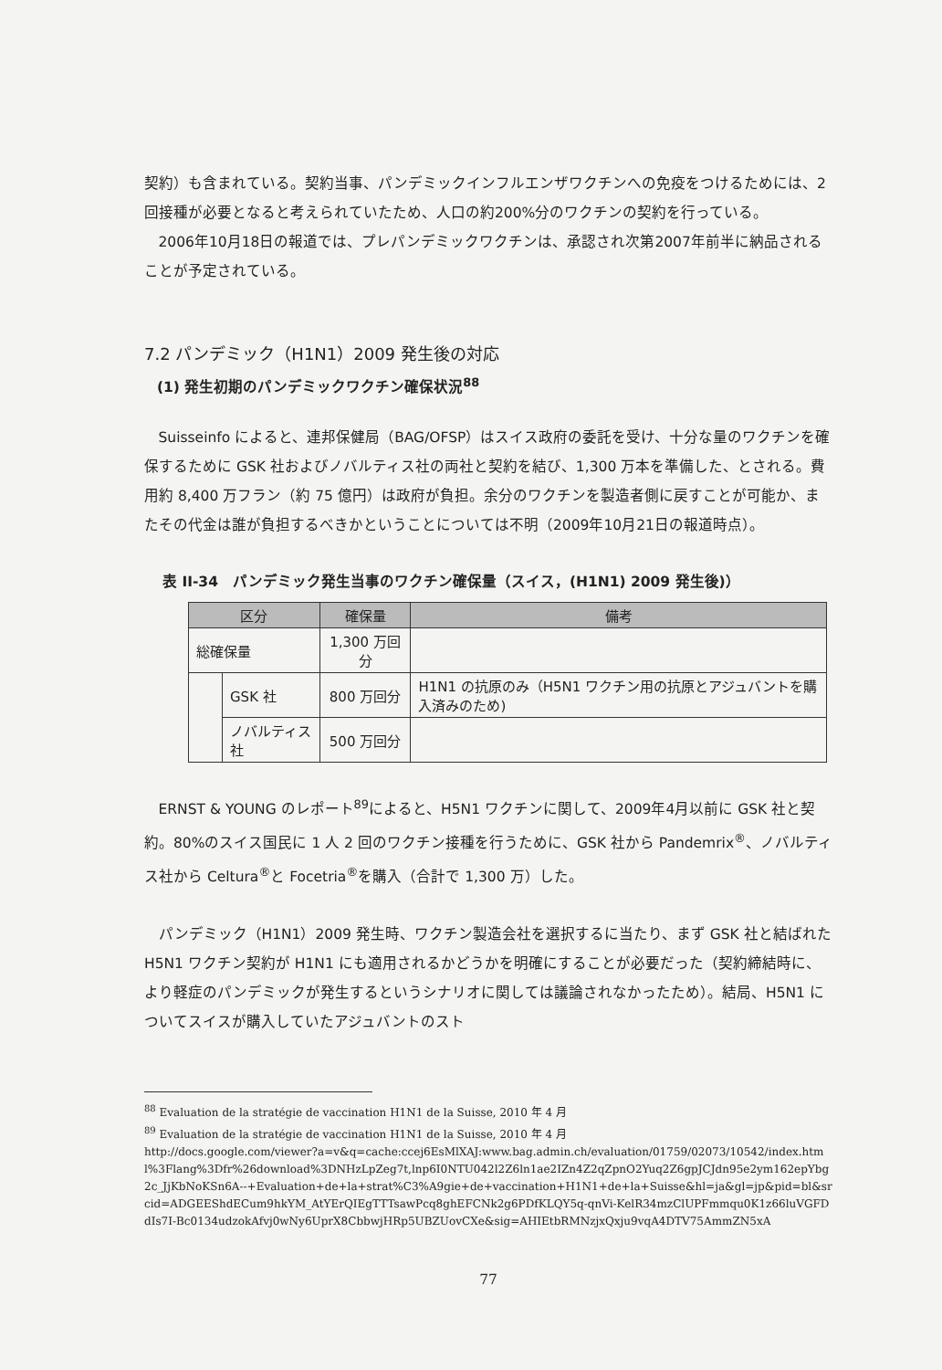契約）も含まれている。契約当事、パンデミックインフルエンザワクチンへの免疫をつけるためには、2回接種が必要となると考えられていたため、人口の約200%分のワクチンの契約を行っている。
2006年10月18日の報道では、プレパンデミックワクチンは、承認され次第2007年前半に納品されることが予定されている。
7.2 パンデミック（H1N1）2009 発生後の対応
(1) 発生初期のパンデミックワクチン確保状況<sup>88</sup>
Suisseinfo によると、連邦保健局（BAG/OFSP）はスイス政府の委託を受け、十分な量のワクチンを確保するために GSK 社およびノバルティス社の両社と契約を結び、1,300 万本を準備した、とされる。費用約 8,400 万フラン（約 75 億円）は政府が負担。余分のワクチンを製造者側に戻すことが可能か、またその代金は誰が負担するべきかということについては不明（2009年10月21日の報道時点）。
表 II-34　パンデミック発生当事のワクチン確保量（スイス，(H1N1) 2009 発生後)）
| 区分 | | 確保量 | 備考 |
| --- | --- | --- | --- |
| 総確保量 | | 1,300 万回分 | |
| | GSK 社 | 800 万回分 | H1N1 の抗原のみ（H5N1 ワクチン用の抗原とアジュバントを購入済みのため) |
| | ノバルティス社 | 500 万回分 | |
ERNST & YOUNG のレポート<sup>89</sup>によると、H5N1 ワクチンに関して、2009年4月以前に GSK 社と契約。80%のスイス国民に 1 人 2 回のワクチン接種を行うために、GSK 社から Pandemrix<sup>®</sup>、ノバルティス社から Celtura<sup>®</sup>と Focetria<sup>®</sup>を購入（合計で 1,300 万）した。
パンデミック（H1N1）2009 発生時、ワクチン製造会社を選択するに当たり、まず GSK 社と結ばれた H5N1 ワクチン契約が H1N1 にも適用されるかどうかを明確にすることが必要だった（契約締結時に、より軽症のパンデミックが発生するというシナリオに関しては議論されなかったため）。結局、H5N1 についてスイスが購入していたアジュバントのスト
<sup>88</sup> Evaluation de la stratégie de vaccination H1N1 de la Suisse, 2010 年 4 月
<sup>89</sup> Evaluation de la stratégie de vaccination H1N1 de la Suisse, 2010 年 4 月
http://docs.google.com/viewer?a=v&q=cache:ccej6EsMlXAJ:www.bag.admin.ch/evaluation/01759/02073/10542/index.html%3Flang%3Dfr%26download%3DNHzLpZeg7t,lnp6I0NTU042l2Z6ln1ae2IZn4Z2qZpnO2Yuq2Z6gpJCJdn95e2ym162epYbg2c_JjKbNoKSn6A--+Evaluation+de+la+strat%C3%A9gie+de+vaccination+H1N1+de+la+Suisse&hl=ja&gl=jp&pid=bl&srcid=ADGEEShdECum9hkYM_AtYErQIEgTTTsawPcq8ghEFCNk2g6PDfKLQY5q-qnVi-KelR34mzClUPFmmqu0K1z66luVGFDdIs7I-Bc0134udzokAfvj0wNy6UprX8CbbwjHRp5UBZUovCXe&sig=AHIEtbRMNzjxQxju9vqA4DTV75AmmZN5xA
77